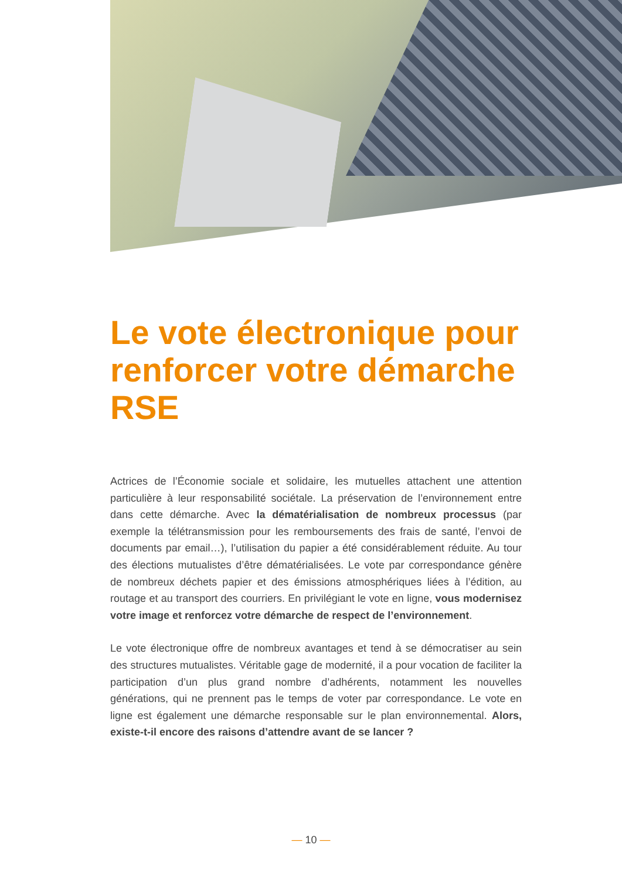Le vote électronique pour renforcer votre démarche RSE
Actrices de l’Économie sociale et solidaire, les mutuelles attachent une attention particulière à leur responsabilité sociétale. La préservation de l’environnement entre dans cette démarche. Avec la dématérialisation de nombreux processus (par exemple la télétransmission pour les remboursements des frais de santé, l’envoi de documents par email…), l’utilisation du papier a été considérablement réduite. Au tour des élections mutualistes d’être dématérialisées. Le vote par correspondance génère de nombreux déchets papier et des émissions atmosphériques liées à l’édition, au routage et au transport des courriers. En privilégiant le vote en ligne, vous modernisez votre image et renforcez votre démarche de respect de l’environnement.
Le vote électronique offre de nombreux avantages et tend à se démocratiser au sein des structures mutualistes. Véritable gage de modernité, il a pour vocation de faciliter la participation d’un plus grand nombre d’adhérents, notamment les nouvelles générations, qui ne prennent pas le temps de voter par correspondance. Le vote en ligne est également une démarche responsable sur le plan environnemental. Alors, existe-t-il encore des raisons d’attendre avant de se lancer ?
— 10 —